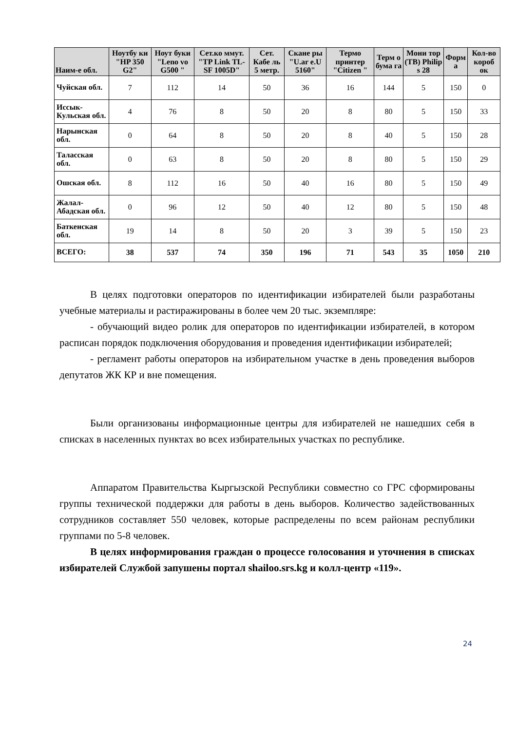| Наим-е обл. | Ноутбу ки "HP 350 G2" | Ноут буки "Leno vo G500 " | Сет.ко ммут. "TP Link TL-SF 1005D" | Сет. Кабе ль 5 метр. | Скане ры "U.ar e.U 5160" | Термо принтер "Citizen " | Терм о бума га | Мони тор (ТВ) Philip s 28 | Форм а | Кол-во короб ок |
| --- | --- | --- | --- | --- | --- | --- | --- | --- | --- | --- |
| Чуйская обл. | 7 | 112 | 14 | 50 | 36 | 16 | 144 | 5 | 150 | 0 |
| Иссык-Кульская обл. | 4 | 76 | 8 | 50 | 20 | 8 | 80 | 5 | 150 | 33 |
| Нарынская обл. | 0 | 64 | 8 | 50 | 20 | 8 | 40 | 5 | 150 | 28 |
| Таласская обл. | 0 | 63 | 8 | 50 | 20 | 8 | 80 | 5 | 150 | 29 |
| Ошская обл. | 8 | 112 | 16 | 50 | 40 | 16 | 80 | 5 | 150 | 49 |
| Жалал-Абадская обл. | 0 | 96 | 12 | 50 | 40 | 12 | 80 | 5 | 150 | 48 |
| Баткенская обл. | 19 | 14 | 8 | 50 | 20 | 3 | 39 | 5 | 150 | 23 |
| ВСЕГО: | 38 | 537 | 74 | 350 | 196 | 71 | 543 | 35 | 1050 | 210 |
В целях подготовки операторов по идентификации избирателей были разработаны учебные материалы и растиражированы в более чем 20 тыс. экземпляре:
- обучающий видео ролик для операторов по идентификации избирателей, в котором расписан порядок подключения оборудования и проведения идентификации избирателей;
- регламент работы операторов на избирательном участке в день проведения выборов депутатов ЖК КР и вне помещения.
Были организованы информационные центры для избирателей не нашедших себя в списках в населенных пунктах во всех избирательных участках по республике.
Аппаратом Правительства Кыргызской Республики совместно со ГРС сформированы группы технической поддержки для работы в день выборов. Количество задействованных сотрудников составляет 550 человек, которые распределены по всем районам республики группами по 5-8 человек.
В целях информирования граждан о процессе голосования и уточнения в списках избирателей Службой запушены портал shailoo.srs.kg и колл-центр «119».
24